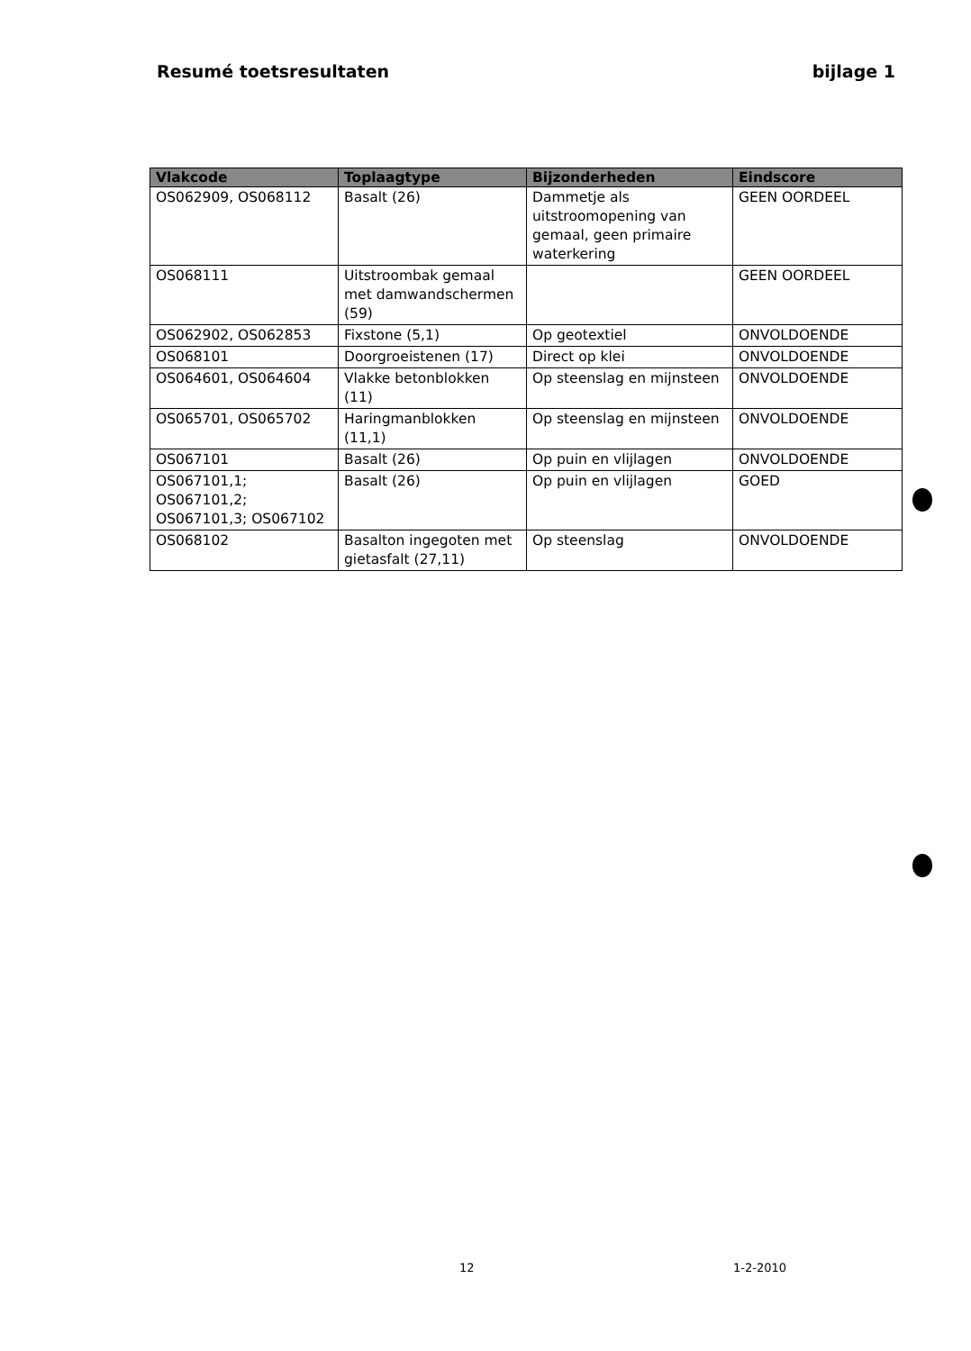Resumé toetsresultaten bijlage 1
| Vlakcode | Toplaagtype | Bijzonderheden | Eindscore |
| --- | --- | --- | --- |
| OS062909, OS068112 | Basalt (26) | Dammetje als uitstroomopening van gemaal, geen primaire waterkering | GEEN OORDEEL |
| OS068111 | Uitstroombak gemaal met damwandschermen (59) | | GEEN OORDEEL |
| OS062902, OS062853 | Fixstone (5,1) | Op geotextiel | ONVOLDOENDE |
| OS068101 | Doorgroeistenen (17) | Direct op klei | ONVOLDOENDE |
| OS064601, OS064604 | Vlakke betonblokken (11) | Op steenslag en mijnsteen | ONVOLDOENDE |
| OS065701, OS065702 | Haringmanblokken (11,1) | Op steenslag en mijnsteen | ONVOLDOENDE |
| OS067101 | Basalt (26) | Op puin en vlijlagen | ONVOLDOENDE |
| OS067101,1; OS067101,2; OS067101,3; OS067102 | Basalt (26) | Op puin en vlijlagen | GOED |
| OS068102 | Basalton ingegoten met gietasfalt (27,11) | Op steenslag | ONVOLDOENDE |
12 1-2-2010